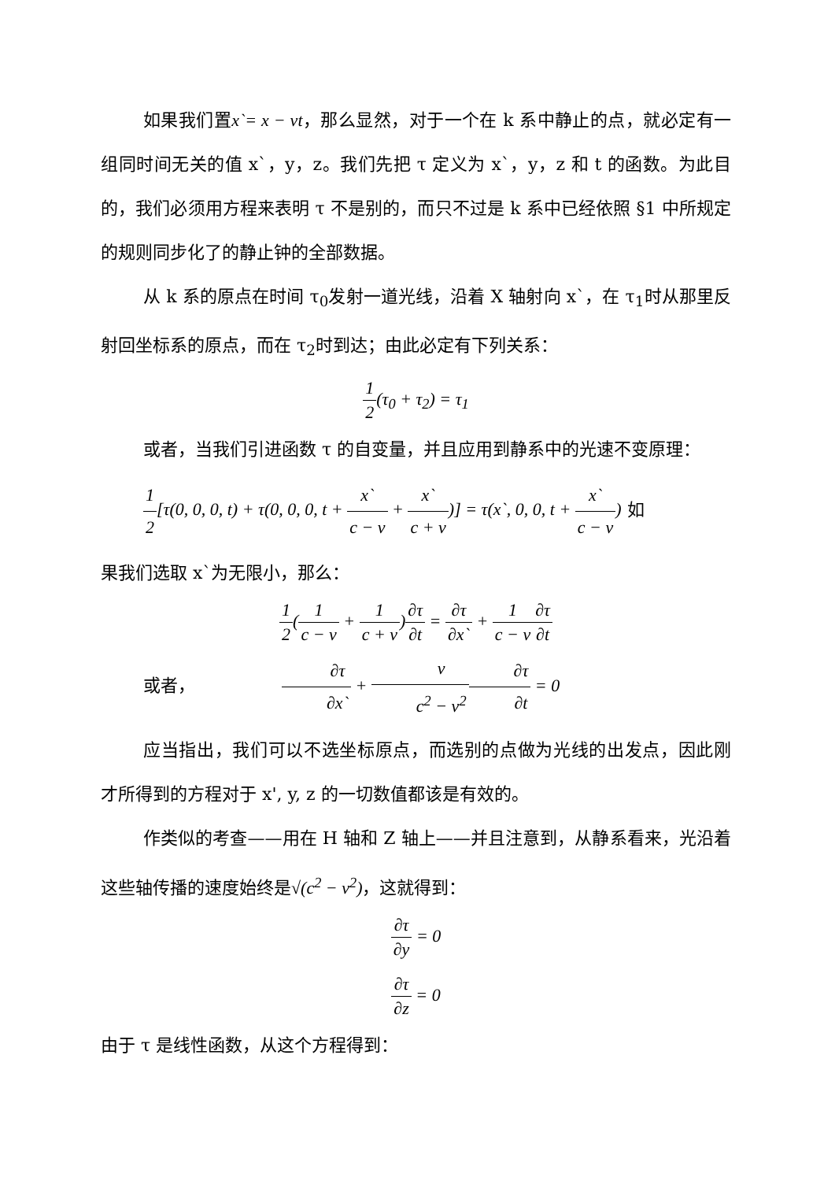如果我们置x`= x − vt，那么显然，对于一个在 k 系中静止的点，就必定有一组同时间无关的值 x`，y，z。我们先把 τ 定义为 x`，y，z 和 t 的函数。为此目的，我们必须用方程来表明 τ 不是别的，而只不过是 k 系中已经依照 §1 中所规定的规则同步化了的静止钟的全部数据。
从 k 系的原点在时间 τ<sub>0</sub>发射一道光线，沿着 X 轴射向 x`，在 τ<sub>1</sub>时从那里反射回坐标系的原点，而在 τ<sub>2</sub>时到达；由此必定有下列关系：
1 2(τ<sub>0</sub> + τ<sub>2</sub>) = τ<sub>1</sub>
或者，当我们引进函数 τ 的自变量，并且应用到静系中的光速不变原理：
1 2[τ(0, 0, 0, t) + τ(0, 0, 0, t + x` c − v + x` c + v)] = τ(x`, 0, 0, t + x` c − v) 如
果我们选取 x`为无限小，那么：
1 2(1 c − v + 1 c + v)∂τ ∂t = ∂τ ∂x` + 1 c − v∂τ ∂t
或者， ∂τ ∂x` + v c<sup>2</sup> − v<sup>2</sup>∂τ ∂t = 0
应当指出，我们可以不选坐标原点，而选别的点做为光线的出发点，因此刚才所得到的方程对于 x', y, z 的一切数值都该是有效的。
作类似的考查——用在 H 轴和 Z 轴上——并且注意到，从静系看来，光沿着这些轴传播的速度始终是√(c<sup>2</sup> − v<sup>2</sup>)，这就得到：
∂τ ∂y = 0
∂τ ∂z = 0
由于 τ 是线性函数，从这个方程得到：